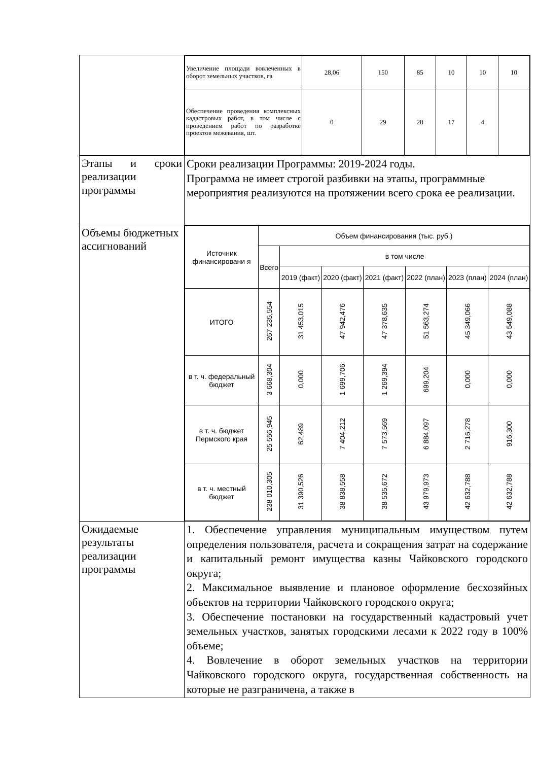| | / Увеличение площади вовлеченных в оборот земельных участков, га / 28,06 / 150 / 85 / 10 / 10 / 10 / / Обеспечение проведения комплексных кадастровых работ, в том числе с проведением работ по разработке проектов межевания, шт. / 0 / 29 / 28 / 17 / 4 / / |
| Этапы и сроки реализации программы | Сроки реализации Программы: 2019-2024 годы. Программа не имеет строгой разбивки на этапы, программные мероприятия реализуются на протяжении всего срока ее реализации. |
| Объемы бюджетных ассигнований | / Источник финансировани я / Объем финансирования (тыс. руб.) / / / / / / / / / Всего / в том числе / / / / / / / / / 2019 (факт) / 2020 (факт) / 2021 (факт) / 2022 (план) / 2023 (план) / 2024 (план) / / ИТОГО / 267 235,554 / 31 453,015 / 47 942,476 / 47 378,635 / 51 563,274 / 45 349,066 / 43 549,088 / / в т. ч. федеральный бюджет / 3 668,304 / 0,000 / 1 699,706 / 1 269,394 / 699,204 / 0,000 / 0,000 / / в т. ч. бюджет Пермского края / 25 556,945 / 62,489 / 7 404,212 / 7 573,569 / 6 884,097 / 2 716,278 / 916,300 / / в т. ч. местный бюджет / 238 010,305 / 31 390,526 / 38 838,558 / 38 535,672 / 43 979,973 / 42 632,788 / 42 632,788 / |
| Ожидаемые результаты реализации программы | 1. Обеспечение управления муниципальным имуществом путем определения пользователя, расчета и сокращения затрат на содержание и капитальный ремонт имущества казны Чайковского городского округа; 2. Максимальное выявление и плановое оформление бесхозяйных объектов на территории Чайковского городского округа; 3. Обеспечение постановки на государственный кадастровый учет земельных участков, занятых городскими лесами к 2022 году в 100% объеме; 4. Вовлечение в оборот земельных участков на территории Чайковского городского округа, государственная собственность на которые не разграничена, а также в |